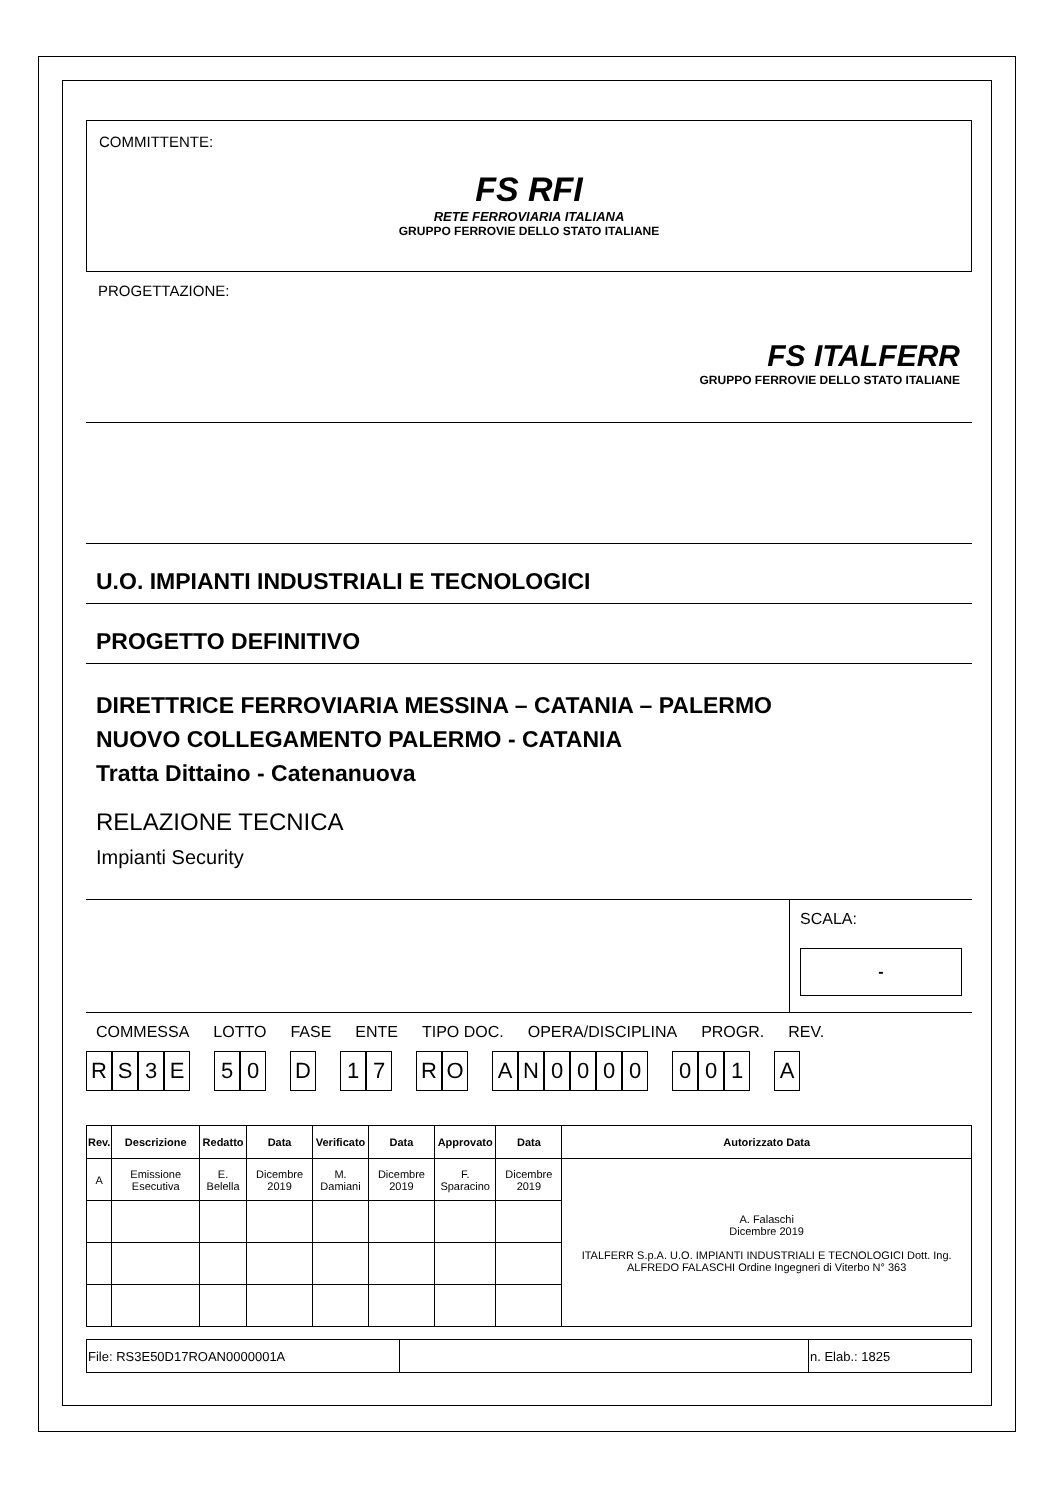COMMITTENTE:
FS RFI
RETE FERROVIARIA ITALIANA
GRUPPO FERROVIE DELLO STATO ITALIANE
PROGETTAZIONE:
FS ITALFERR
GRUPPO FERROVIE DELLO STATO ITALIANE
U.O. IMPIANTI INDUSTRIALI E TECNOLOGICI
PROGETTO DEFINITIVO
DIRETTRICE FERROVIARIA MESSINA – CATANIA – PALERMO
NUOVO COLLEGAMENTO PALERMO - CATANIA
Tratta Dittaino - Catenanuova
RELAZIONE TECNICA
Impianti Security
SCALA:
-
COMMESSA LOTTO FASE ENTE TIPO DOC. OPERA/DISCIPLINA PROGR. REV.
RS 3 E 5 0 D 1 7 R O AN 0000 0 0 1 A
| Rev. | Descrizione | Redatto | Data | Verificato | Data | Approvato | Data | Autorizzato Data |
| --- | --- | --- | --- | --- | --- | --- | --- | --- |
| A | Emissione Esecutiva | E. Belella | Dicembre 2019 | M. Damiani | Dicembre 2019 | F. Sparacino | Dicembre 2019 | A. Falaschi Dicembre 2019 ITALFERR S.p.A. U.O. IMPIANTI INDUSTRIALI E TECNOLOGICI Dott. Ing. ALFREDO FALASCHI Ordine Ingegneri di Viterbo N° 363 |
| File: RS3E50D17ROAN0000001A | | n. Elab.: 1825 |